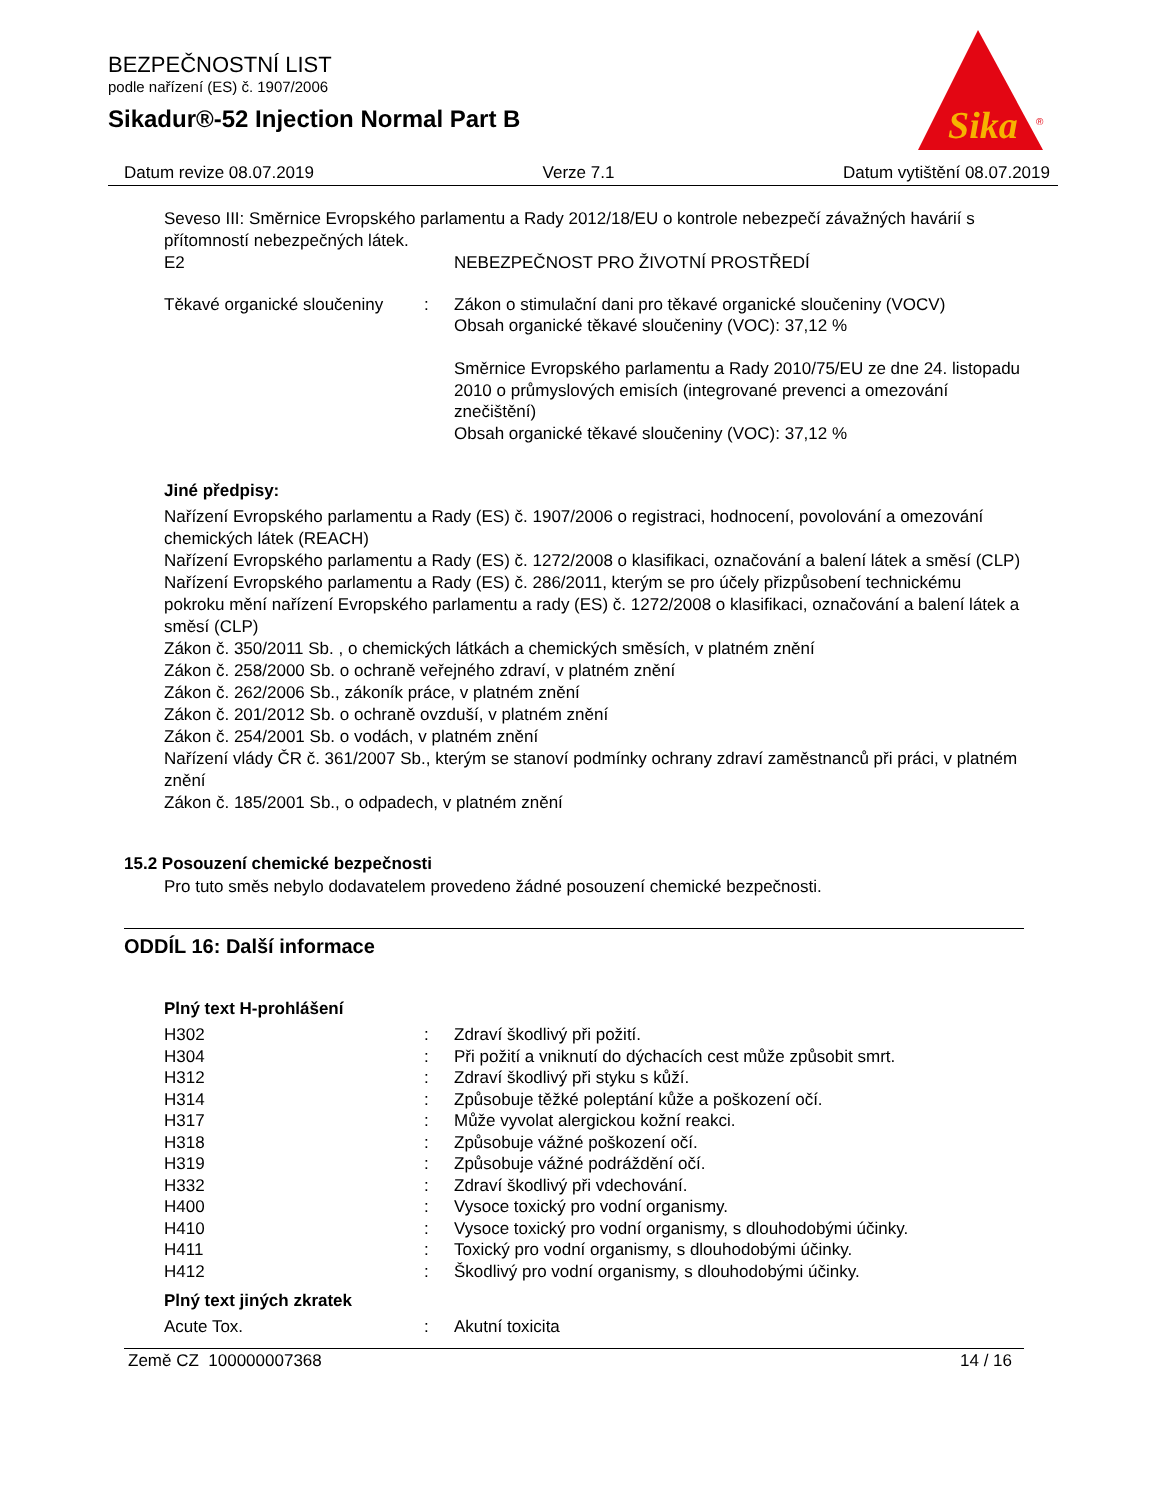Sika
®
BEZPEČNOSTNÍ LIST
podle nařízení (ES) č. 1907/2006
Sikadur®-52 Injection Normal Part B
Datum revize 08.07.2019 Verze 7.1 Datum vytištění 08.07.2019
Seveso III: Směrnice Evropského parlamentu a Rady 2012/18/EU o kontrole nebezpečí závažných havárií s přítomností nebezpečných látek.
| E2 | | NEBEZPEČNOST PRO ŽIVOTNÍ PROSTŘEDÍ |
| Těkavé organické sloučeniny | : | Zákon o stimulační dani pro těkavé organické sloučeniny (VOCV) Obsah organické těkavé sloučeniny (VOC): 37,12 % Směrnice Evropského parlamentu a Rady 2010/75/EU ze dne 24. listopadu 2010 o průmyslových emisích (integrované prevenci a omezování znečištění) Obsah organické těkavé sloučeniny (VOC): 37,12 % |
Jiné předpisy:
Nařízení Evropského parlamentu a Rady (ES) č. 1907/2006 o registraci, hodnocení, povolování a omezování chemických látek (REACH)
Nařízení Evropského parlamentu a Rady (ES) č. 1272/2008 o klasifikaci, označování a balení látek a směsí (CLP)
Nařízení Evropského parlamentu a Rady (ES) č. 286/2011, kterým se pro účely přizpůsobení technickému pokroku mění nařízení Evropského parlamentu a rady (ES) č. 1272/2008 o klasifikaci, označování a balení látek a směsí (CLP)
Zákon č. 350/2011 Sb. , o chemických látkách a chemických směsích, v platném znění
Zákon č. 258/2000 Sb. o ochraně veřejného zdraví, v platném znění
Zákon č. 262/2006 Sb., zákoník práce, v platném znění
Zákon č. 201/2012 Sb. o ochraně ovzduší, v platném znění
Zákon č. 254/2001 Sb. o vodách, v platném znění
Nařízení vlády ČR č. 361/2007 Sb., kterým se stanoví podmínky ochrany zdraví zaměstnanců při práci, v platném znění
Zákon č. 185/2001 Sb., o odpadech, v platném znění
15.2 Posouzení chemické bezpečnosti
Pro tuto směs nebylo dodavatelem provedeno žádné posouzení chemické bezpečnosti.
ODDÍL 16: Další informace
Plný text H-prohlášení
| H302 | : | Zdraví škodlivý při požití. |
| H304 | : | Při požití a vniknutí do dýchacích cest může způsobit smrt. |
| H312 | : | Zdraví škodlivý při styku s kůží. |
| H314 | : | Způsobuje těžké poleptání kůže a poškození očí. |
| H317 | : | Může vyvolat alergickou kožní reakci. |
| H318 | : | Způsobuje vážné poškození očí. |
| H319 | : | Způsobuje vážné podráždění očí. |
| H332 | : | Zdraví škodlivý při vdechování. |
| H400 | : | Vysoce toxický pro vodní organismy. |
| H410 | : | Vysoce toxický pro vodní organismy, s dlouhodobými účinky. |
| H411 | : | Toxický pro vodní organismy, s dlouhodobými účinky. |
| H412 | : | Škodlivý pro vodní organismy, s dlouhodobými účinky. |
Plný text jiných zkratek
| Acute Tox. | : | Akutní toxicita |
Země CZ 100000007368 14 / 16